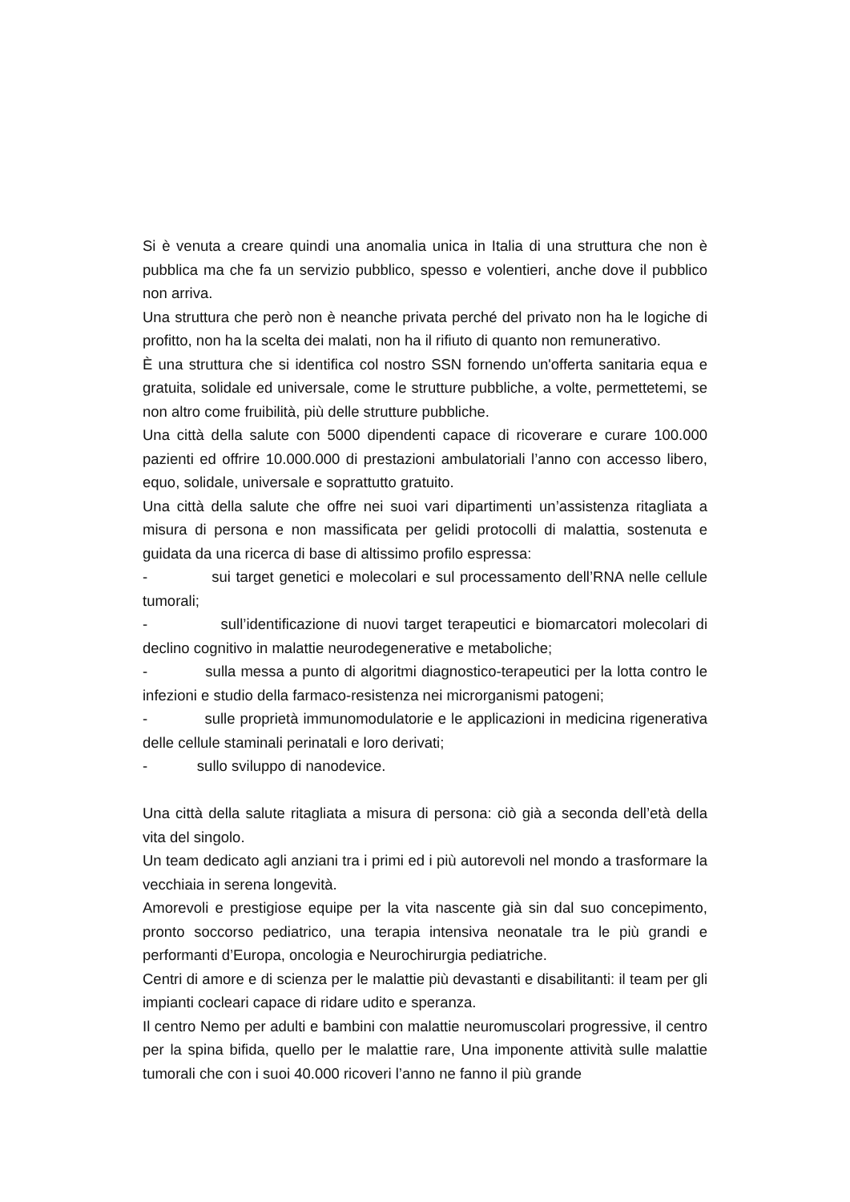Si è venuta a creare quindi una anomalia unica in Italia di una struttura che non è pubblica ma che fa un servizio pubblico, spesso e volentieri, anche dove il pubblico non arriva.
Una struttura che però non è neanche privata perché del privato non ha le logiche di profitto, non ha la scelta dei malati, non ha il rifiuto di quanto non remunerativo.
È una struttura che si identifica col nostro SSN fornendo un'offerta sanitaria equa e gratuita, solidale ed universale, come le strutture pubbliche, a volte, permettetemi, se non altro come fruibilità, più delle strutture pubbliche.
Una città della salute con 5000 dipendenti capace di ricoverare e curare 100.000 pazienti ed offrire 10.000.000 di prestazioni ambulatoriali l’anno con accesso libero, equo, solidale, universale e soprattutto gratuito.
Una città della salute che offre nei suoi vari dipartimenti un’assistenza ritagliata a misura di persona e non massificata per gelidi protocolli di malattia, sostenuta e guidata da una ricerca di base di altissimo profilo espressa:
- sui target genetici e molecolari e sul processamento dell’RNA nelle cellule tumorali;
- sull’identificazione di nuovi target terapeutici e biomarcatori molecolari di declino cognitivo in malattie neurodegenerative e metaboliche;
- sulla messa a punto di algoritmi diagnostico-terapeutici per la lotta contro le infezioni e studio della farmaco-resistenza nei microrganismi patogeni;
- sulle proprietà immunomodulatorie e le applicazioni in medicina rigenerativa delle cellule staminali perinatali e loro derivati;
- sullo sviluppo di nanodevice.
Una città della salute ritagliata a misura di persona: ciò già a seconda dell’età della vita del singolo.
Un team dedicato agli anziani tra i primi ed i più autorevoli nel mondo a trasformare la vecchiaia in serena longevità.
Amorevoli e prestigiose equipe per la vita nascente già sin dal suo concepimento, pronto soccorso pediatrico, una terapia intensiva neonatale tra le più grandi e performanti d’Europa, oncologia e Neurochirurgia pediatriche.
Centri di amore e di scienza per le malattie più devastanti e disabilitanti: il team per gli impianti cocleari capace di ridare udito e speranza.
Il centro Nemo per adulti e bambini con malattie neuromuscolari progressive, il centro per la spina bifida, quello per le malattie rare, Una imponente attività sulle malattie tumorali che con i suoi 40.000 ricoveri l’anno ne fanno il più grande